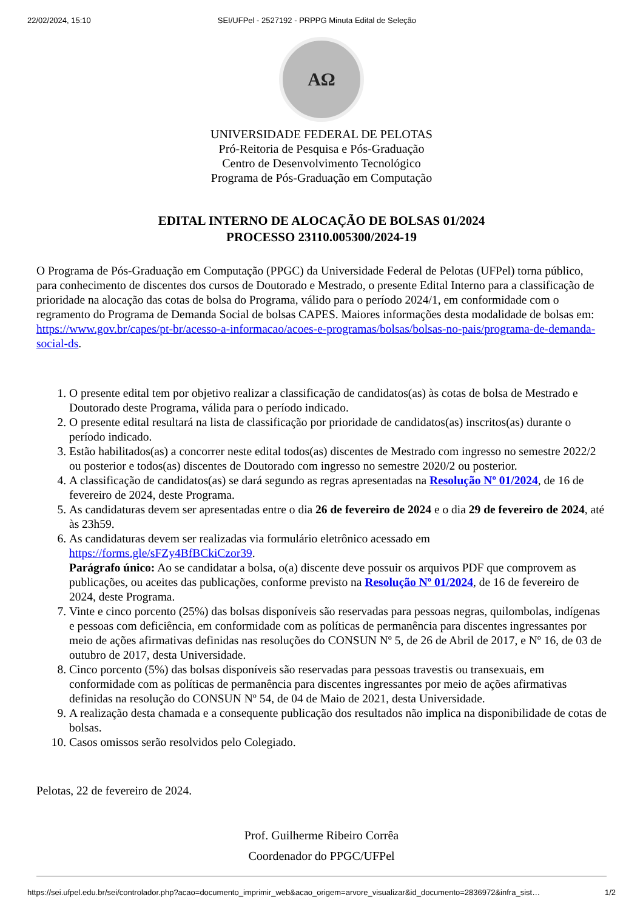22/02/2024, 15:10 SEI/UFPel - 2527192 - PRPPG Minuta Edital de Seleção
AΩ
UNIVERSIDADE FEDERAL DE PELOTAS
Pró-Reitoria de Pesquisa e Pós-Graduação
Centro de Desenvolvimento Tecnológico
Programa de Pós-Graduação em Computação
EDITAL INTERNO DE ALOCAÇÃO DE BOLSAS 01/2024
PROCESSO 23110.005300/2024-19
O Programa de Pós-Graduação em Computação (PPGC) da Universidade Federal de Pelotas (UFPel) torna público, para conhecimento de discentes dos cursos de Doutorado e Mestrado, o presente Edital Interno para a classificação de prioridade na alocação das cotas de bolsa do Programa, válido para o período 2024/1, em conformidade com o regramento do Programa de Demanda Social de bolsas CAPES. Maiores informações desta modalidade de bolsas em: https://www.gov.br/capes/pt-br/acesso-a-informacao/acoes-e-programas/bolsas/bolsas-no-pais/programa-de-demanda-social-ds.
1. O presente edital tem por objetivo realizar a classificação de candidatos(as) às cotas de bolsa de Mestrado e Doutorado deste Programa, válida para o período indicado.
2. O presente edital resultará na lista de classificação por prioridade de candidatos(as) inscritos(as) durante o período indicado.
3. Estão habilitados(as) a concorrer neste edital todos(as) discentes de Mestrado com ingresso no semestre 2022/2 ou posterior e todos(as) discentes de Doutorado com ingresso no semestre 2020/2 ou posterior.
4. A classificação de candidatos(as) se dará segundo as regras apresentadas na Resolução Nº 01/2024, de 16 de fevereiro de 2024, deste Programa.
5. As candidaturas devem ser apresentadas entre o dia 26 de fevereiro de 2024 e o dia 29 de fevereiro de 2024, até às 23h59.
6. As candidaturas devem ser realizadas via formulário eletrônico acessado em https://forms.gle/sFZy4BfBCkiCzor39.
Parágrafo único: Ao se candidatar a bolsa, o(a) discente deve possuir os arquivos PDF que comprovem as publicações, ou aceites das publicações, conforme previsto na Resolução Nº 01/2024, de 16 de fevereiro de 2024, deste Programa.
7. Vinte e cinco porcento (25%) das bolsas disponíveis são reservadas para pessoas negras, quilombolas, indígenas e pessoas com deficiência, em conformidade com as políticas de permanência para discentes ingressantes por meio de ações afirmativas definidas nas resoluções do CONSUN Nº 5, de 26 de Abril de 2017, e Nº 16, de 03 de outubro de 2017, desta Universidade.
8. Cinco porcento (5%) das bolsas disponíveis são reservadas para pessoas travestis ou transexuais, em conformidade com as políticas de permanência para discentes ingressantes por meio de ações afirmativas definidas na resolução do CONSUN Nº 54, de 04 de Maio de 2021, desta Universidade.
9. A realização desta chamada e a consequente publicação dos resultados não implica na disponibilidade de cotas de bolsas.
10. Casos omissos serão resolvidos pelo Colegiado.
Pelotas, 22 de fevereiro de 2024.
Prof. Guilherme Ribeiro Corrêa
Coordenador do PPGC/UFPel
https://sei.ufpel.edu.br/sei/controlador.php?acao=documento_imprimir_web&acao_origem=arvore_visualizar&id_documento=2836972&infra_sist… 1/2